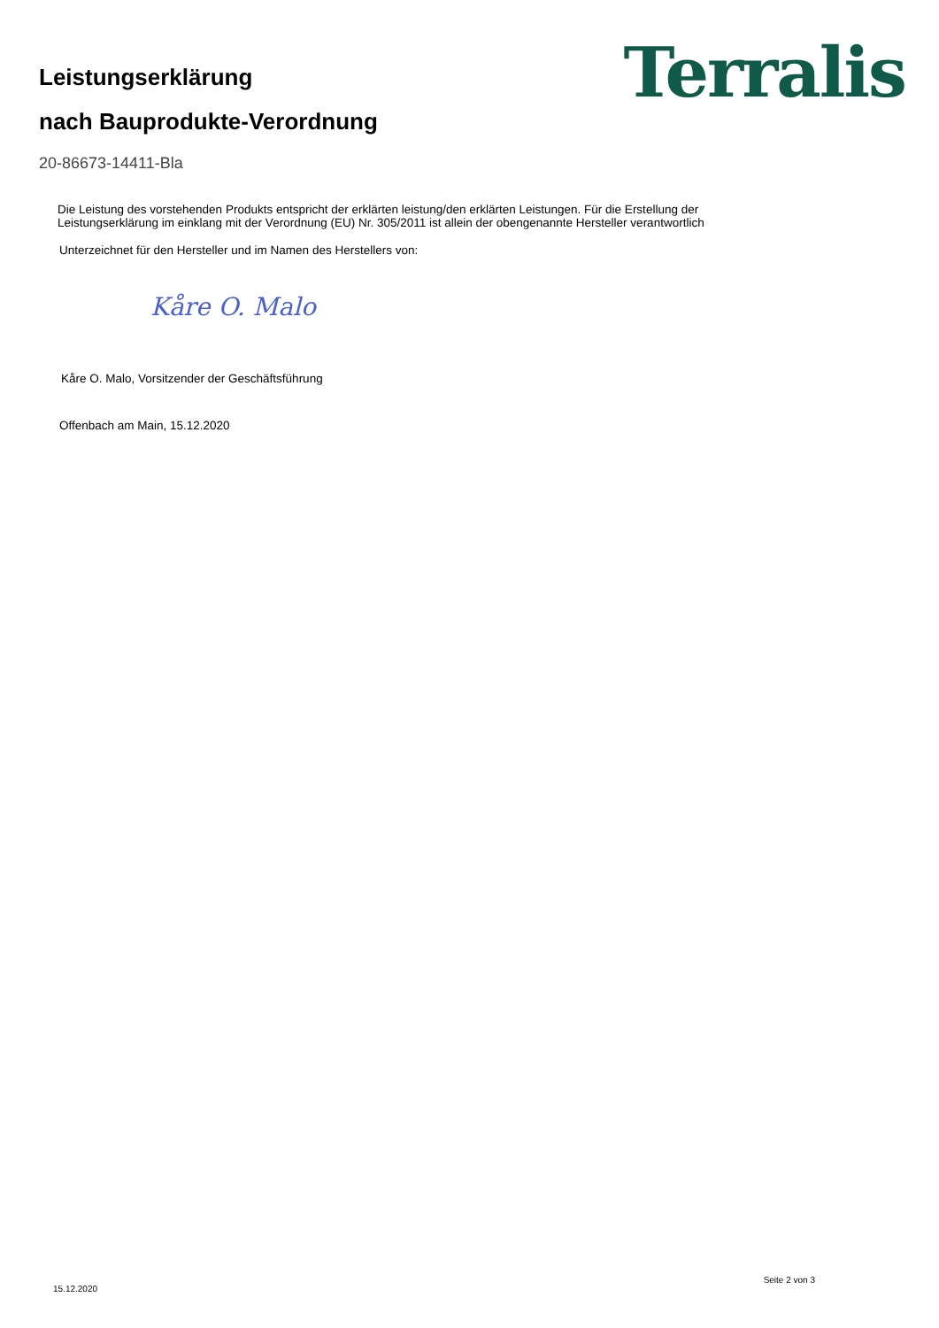Leistungserklärung
nach Bauprodukte-Verordnung
Terralis
20-86673-14411-Bla
Die Leistung des vorstehenden Produkts entspricht der erklärten leistung/den erklärten Leistungen. Für die Erstellung der
Leistungserklärung im einklang mit der Verordnung (EU) Nr. 305/2011 ist allein der obengenannte Hersteller verantwortlich
Unterzeichnet für den Hersteller und im Namen des Herstellers von:
Kåre O. Malo
Kåre O. Malo, Vorsitzender der Geschäftsführung
Offenbach am Main, 15.12.2020
15.12.2020 Seite 2 von 3